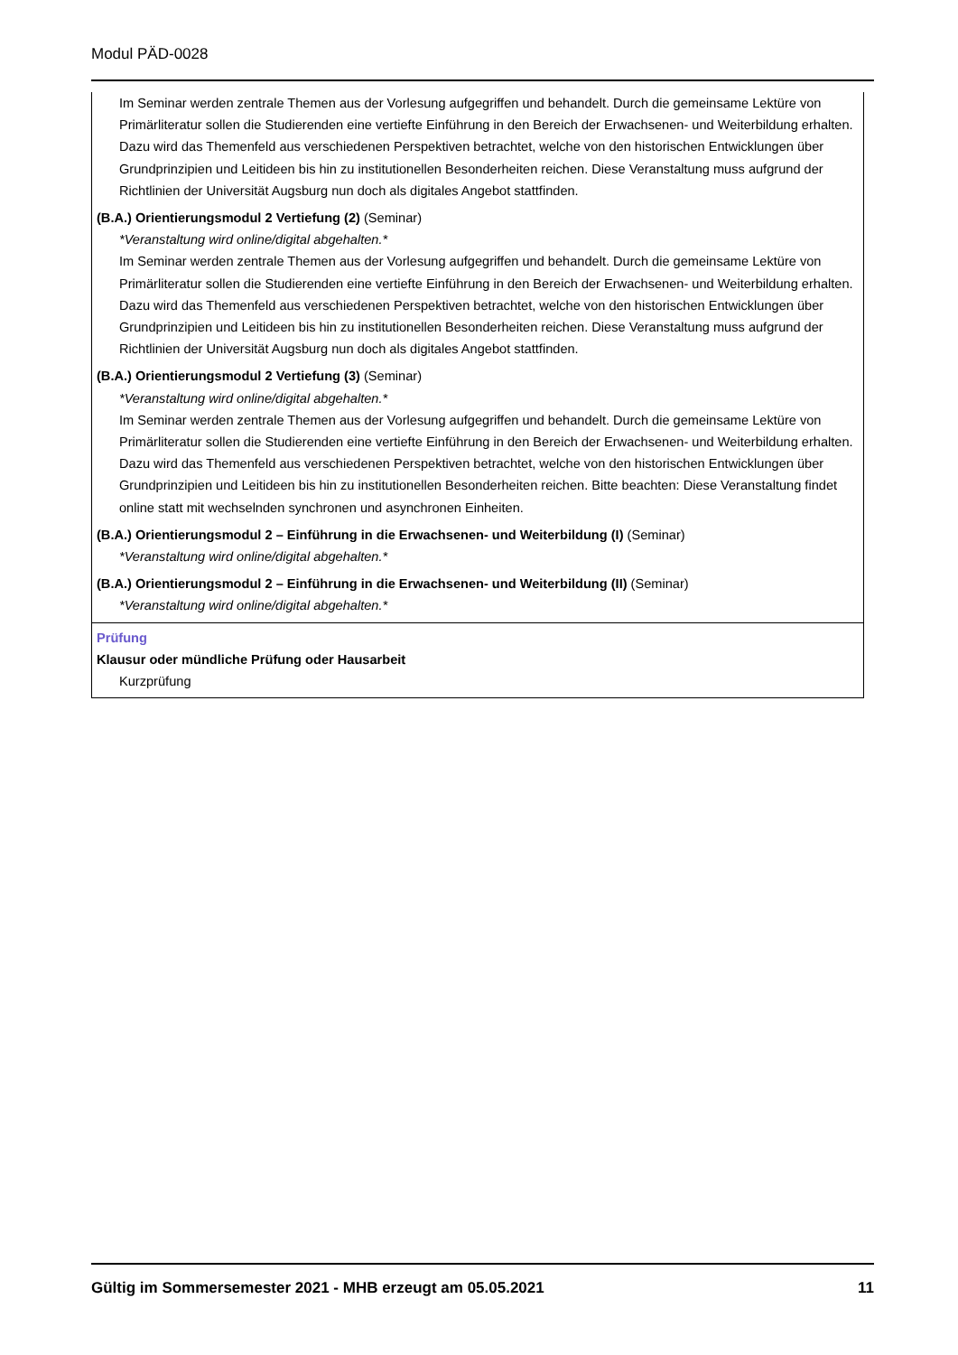Modul PÄD-0028
Im Seminar werden zentrale Themen aus der Vorlesung aufgegriffen und behandelt. Durch die gemeinsame Lektüre von Primärliteratur sollen die Studierenden eine vertiefte Einführung in den Bereich der Erwachsenen- und Weiterbildung erhalten. Dazu wird das Themenfeld aus verschiedenen Perspektiven betrachtet, welche von den historischen Entwicklungen über Grundprinzipien und Leitideen bis hin zu institutionellen Besonderheiten reichen. Diese Veranstaltung muss aufgrund der Richtlinien der Universität Augsburg nun doch als digitales Angebot stattfinden.
(B.A.) Orientierungsmodul 2 Vertiefung (2) (Seminar)
*Veranstaltung wird online/digital abgehalten.*
Im Seminar werden zentrale Themen aus der Vorlesung aufgegriffen und behandelt. Durch die gemeinsame Lektüre von Primärliteratur sollen die Studierenden eine vertiefte Einführung in den Bereich der Erwachsenen- und Weiterbildung erhalten. Dazu wird das Themenfeld aus verschiedenen Perspektiven betrachtet, welche von den historischen Entwicklungen über Grundprinzipien und Leitideen bis hin zu institutionellen Besonderheiten reichen. Diese Veranstaltung muss aufgrund der Richtlinien der Universität Augsburg nun doch als digitales Angebot stattfinden.
(B.A.) Orientierungsmodul 2 Vertiefung (3) (Seminar)
*Veranstaltung wird online/digital abgehalten.*
Im Seminar werden zentrale Themen aus der Vorlesung aufgegriffen und behandelt. Durch die gemeinsame Lektüre von Primärliteratur sollen die Studierenden eine vertiefte Einführung in den Bereich der Erwachsenen- und Weiterbildung erhalten. Dazu wird das Themenfeld aus verschiedenen Perspektiven betrachtet, welche von den historischen Entwicklungen über Grundprinzipien und Leitideen bis hin zu institutionellen Besonderheiten reichen. Bitte beachten: Diese Veranstaltung findet online statt mit wechselnden synchronen und asynchronen Einheiten.
(B.A.) Orientierungsmodul 2 – Einführung in die Erwachsenen- und Weiterbildung (I) (Seminar)
*Veranstaltung wird online/digital abgehalten.*
(B.A.) Orientierungsmodul 2 – Einführung in die Erwachsenen- und Weiterbildung (II) (Seminar)
*Veranstaltung wird online/digital abgehalten.*
Prüfung
Klausur oder mündliche Prüfung oder Hausarbeit
Kurzprüfung
Gültig im Sommersemester 2021 - MHB erzeugt am 05.05.2021 11